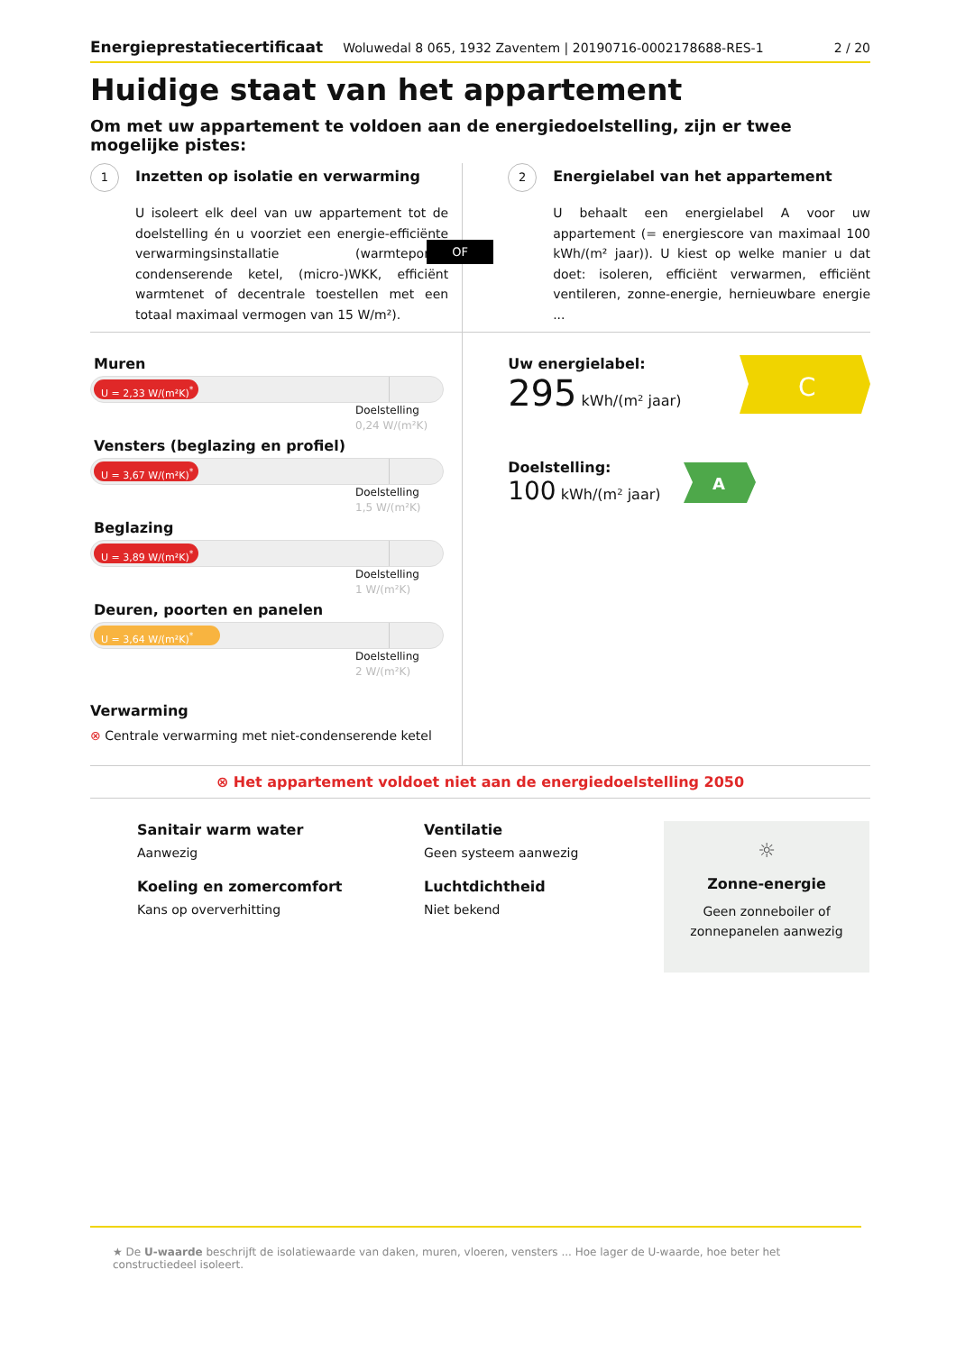Energieprestatiecertificaat Woluwedal 8 065, 1932 Zaventem | 20190716-0002178688-RES-1 2 / 20
Huidige staat van het appartement
Om met uw appartement te voldoen aan de energiedoelstelling, zijn er twee mogelijke pistes:
1 Inzetten op isolatie en verwarming
U isoleert elk deel van uw appartement tot de doelstelling én u voorziet een energie-efficiënte verwarmingsinstallatie (warmtepomp, condenserende ketel, (micro-)WKK, efficiënt warmtenet of decentrale toestellen met een totaal maximaal vermogen van 15 W/m²).
OF
2 Energielabel van het appartement
U behaalt een energielabel A voor uw appartement (= energiescore van maximaal 100 kWh/(m² jaar)). U kiest op welke manier u dat doet: isoleren, efficiënt verwarmen, efficiënt ventileren, zonne-energie, hernieuwbare energie ...
Muren
U = 2,33 W/(m²K)<sup>*</sup>
Doelstelling
0,24 W/(m²K)
Vensters (beglazing en profiel)
U = 3,67 W/(m²K)<sup>*</sup>
Doelstelling
1,5 W/(m²K)
Beglazing
U = 3,89 W/(m²K)<sup>*</sup>
Doelstelling
1 W/(m²K)
Deuren, poorten en panelen
U = 3,64 W/(m²K)<sup>*</sup>
Doelstelling
2 W/(m²K)
Verwarming
⊗ Centrale verwarming met niet-condenserende ketel
Uw energielabel:
295 kWh/(m² jaar)
C
Doelstelling:
100 kWh/(m² jaar)
A
⊗ Het appartement voldoet niet aan de energiedoelstelling 2050
Sanitair warm water
Aanwezig
Koeling en zomercomfort
Kans op oververhitting
Ventilatie
Geen systeem aanwezig
Luchtdichtheid
Niet bekend
☼
Zonne-energie
Geen zonneboiler of zonnepanelen aanwezig
★ De U-waarde beschrijft de isolatiewaarde van daken, muren, vloeren, vensters ... Hoe lager de U-waarde, hoe beter het constructiedeel isoleert.